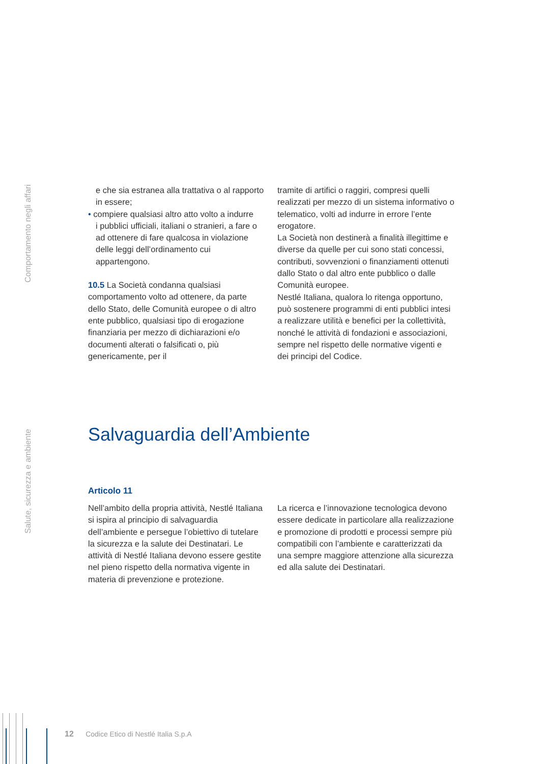Comportamento negli affari
Salute, sicurezza e ambiente
e che sia estranea alla trattativa o al rapporto in essere;
• compiere qualsiasi altro atto volto a indurre
i pubblici ufficiali, italiani o stranieri, a fare o ad ottenere di fare qualcosa in violazione delle leggi dell’ordinamento cui appartengono.
10.5 La Società condanna qualsiasi comportamento volto ad ottenere, da parte dello Stato, delle Comunità europee o di altro ente pubblico, qualsiasi tipo di erogazione finanziaria per mezzo di dichiarazioni e/o documenti alterati o falsificati o, più genericamente, per il
tramite di artifici o raggiri, compresi quelli realizzati per mezzo di un sistema informativo o telematico, volti ad indurre in errore l’ente erogatore.
La Società non destinerà a finalità illegittime e diverse da quelle per cui sono stati concessi, contributi, sovvenzioni o finanziamenti ottenuti dallo Stato o dal altro ente pubblico o dalle Comunità europee.
Nestlé Italiana, qualora lo ritenga opportuno, può sostenere programmi di enti pubblici intesi a realizzare utilità e benefici per la collettività, nonché le attività di fondazioni e associazioni, sempre nel rispetto delle normative vigenti e dei principi del Codice.
Salvaguardia dell’Ambiente
Articolo 11
Nell’ambito della propria attività, Nestlé Italiana si ispira al principio di salvaguardia dell’ambiente e persegue l’obiettivo di tutelare la sicurezza e la salute dei Destinatari. Le attività di Nestlé Italiana devono essere gestite nel pieno rispetto della normativa vigente in materia di prevenzione e protezione.
La ricerca e l’innovazione tecnologica devono essere dedicate in particolare alla realizzazione e promozione di prodotti e processi sempre più compatibili con l’ambiente e caratterizzati da una sempre maggiore attenzione alla sicurezza ed alla salute dei Destinatari.
12 Codice Etico di Nestlé Italia S.p.A